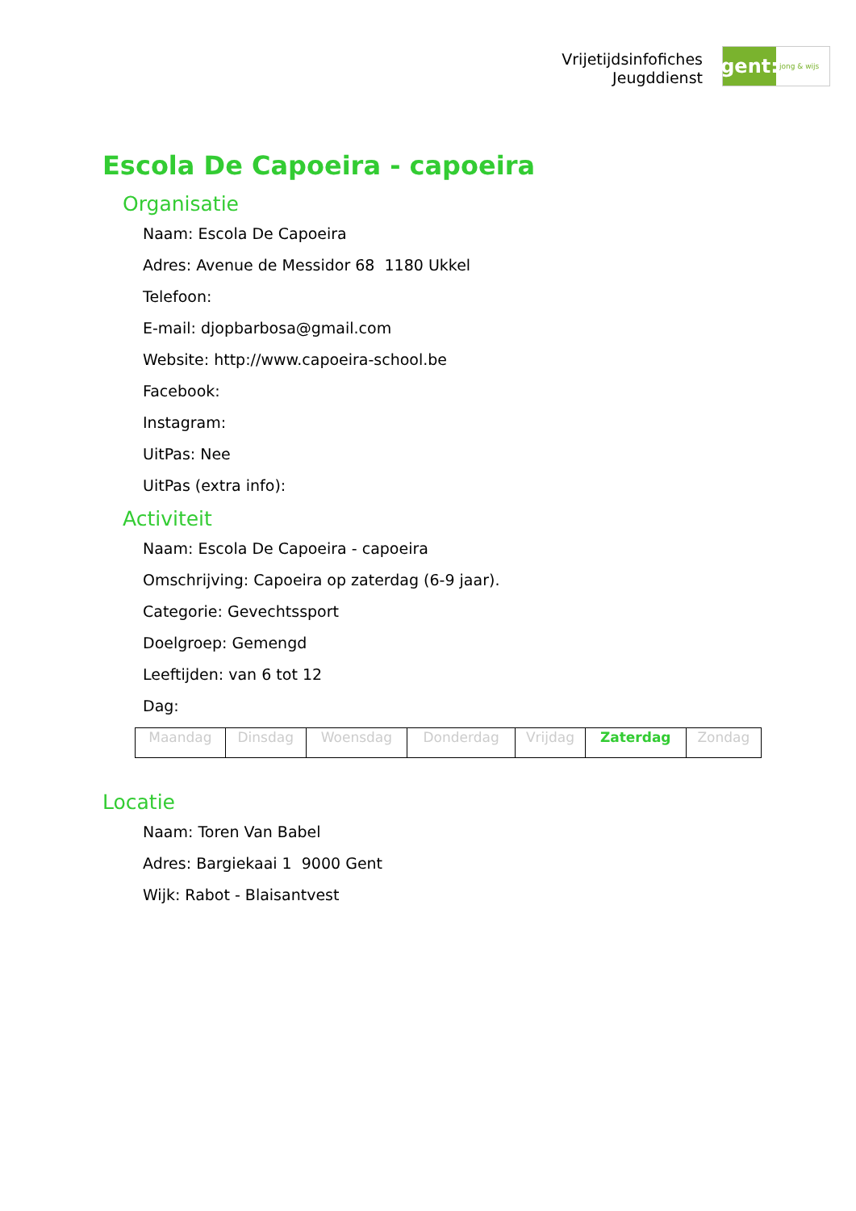Vrijetijdsinfofiches
Jeugddienst
gent:
jong & wijs
Escola De Capoeira - capoeira
Organisatie
Naam: Escola De Capoeira
Adres: Avenue de Messidor 68 1180 Ukkel
Telefoon:
E-mail: djopbarbosa@gmail.com
Website: http://www.capoeira-school.be
Facebook:
Instagram:
UitPas: Nee
UitPas (extra info):
Activiteit
Naam: Escola De Capoeira - capoeira
Omschrijving: Capoeira op zaterdag (6-9 jaar).
Categorie: Gevechtssport
Doelgroep: Gemengd
Leeftijden: van 6 tot 12
Dag:
| Maandag | Dinsdag | Woensdag | Donderdag | Vrijdag | Zaterdag | Zondag |
Locatie
Naam: Toren Van Babel
Adres: Bargiekaai 1 9000 Gent
Wijk: Rabot - Blaisantvest